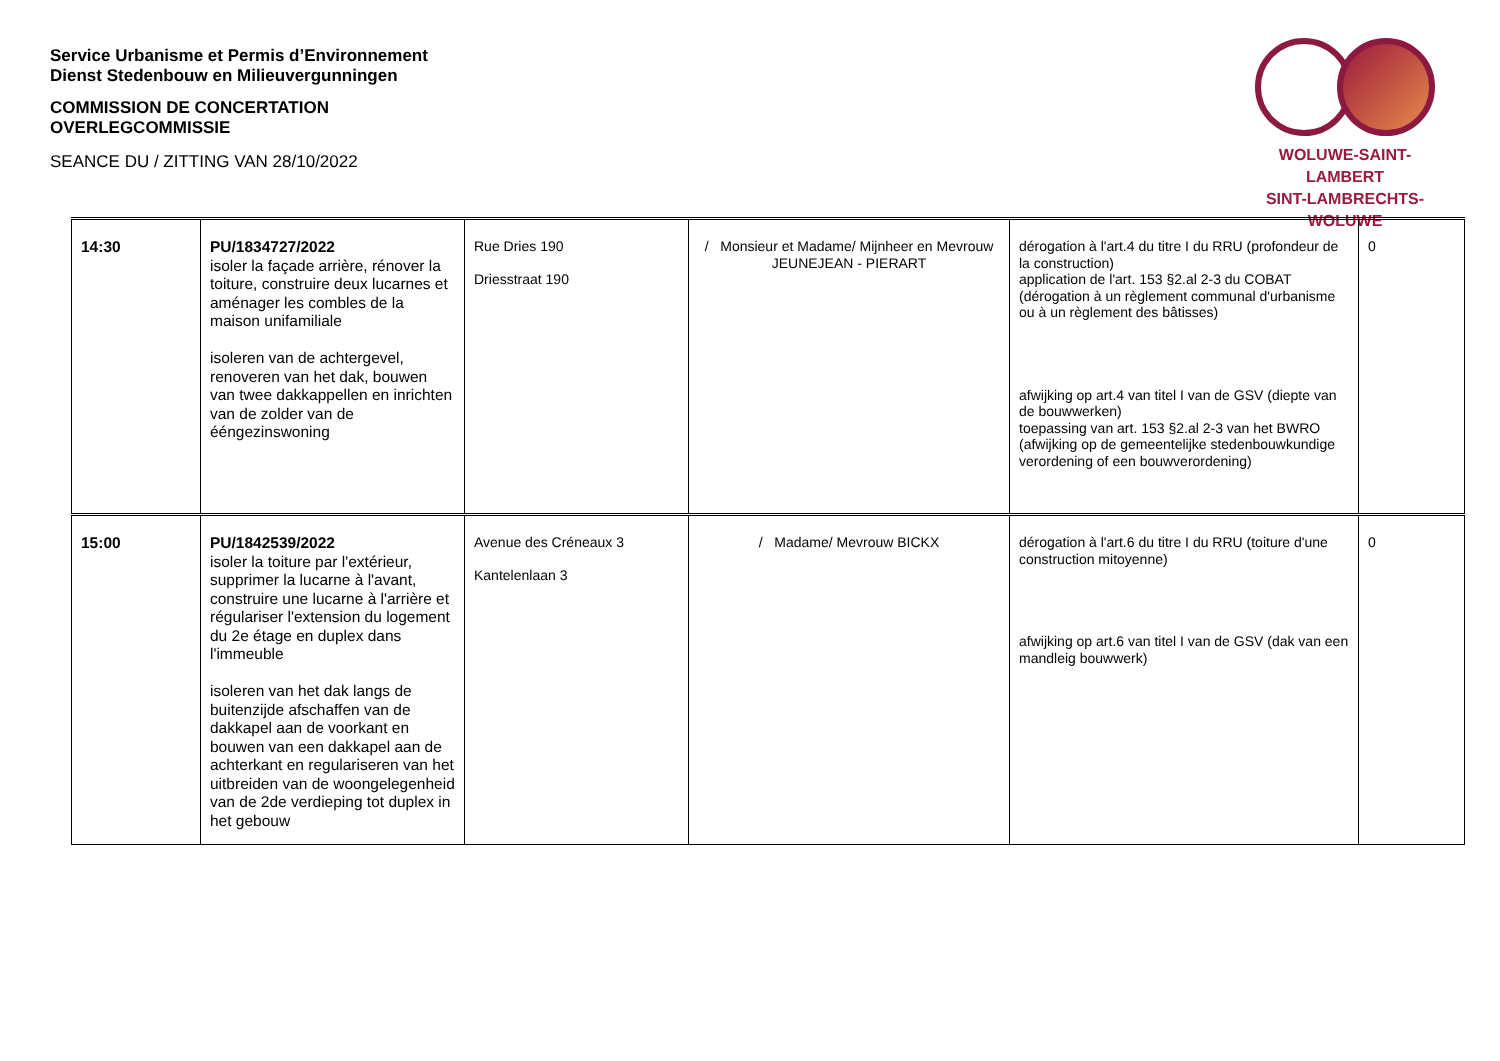Service Urbanisme et Permis d’Environnement
Dienst Stedenbouw en Milieuvergunningen
COMMISSION DE CONCERTATION
OVERLEGCOMMISSIE
SEANCE DU / ZITTING VAN 28/10/2022
WOLUWE-SAINT-LAMBERT
SINT-LAMBRECHTS-WOLUWE
| 14:30 | PU/1834727/2022 isoler la façade arrière, rénover la toiture, construire deux lucarnes et aménager les combles de la maison unifamiliale isoleren van de achtergevel, renoveren van het dak, bouwen van twee dakkappellen en inrichten van de zolder van de ééngezinswoning | Rue Dries 190 Driesstraat 190 | / Monsieur et Madame/ Mijnheer en Mevrouw JEUNEJEAN - PIERART | dérogation à l'art.4 du titre I du RRU (profondeur de la construction) application de l'art. 153 §2.al 2-3 du COBAT (dérogation à un règlement communal d'urbanisme ou à un règlement des bâtisses) afwijking op art.4 van titel I van de GSV (diepte van de bouwwerken) toepassing van art. 153 §2.al 2-3 van het BWRO (afwijking op de gemeentelijke stedenbouwkundige verordening of een bouwverordening) | 0 |
| 15:00 | PU/1842539/2022 isoler la toiture par l'extérieur, supprimer la lucarne à l'avant, construire une lucarne à l'arrière et régulariser l'extension du logement du 2e étage en duplex dans l'immeuble isoleren van het dak langs de buitenzijde afschaffen van de dakkapel aan de voorkant en bouwen van een dakkapel aan de achterkant en regulariseren van het uitbreiden van de woongelegenheid van de 2de verdieping tot duplex in het gebouw | Avenue des Créneaux 3 Kantelenlaan 3 | / Madame/ Mevrouw BICKX | dérogation à l'art.6 du titre I du RRU (toiture d'une construction mitoyenne) afwijking op art.6 van titel I van de GSV (dak van een mandleig bouwwerk) | 0 |